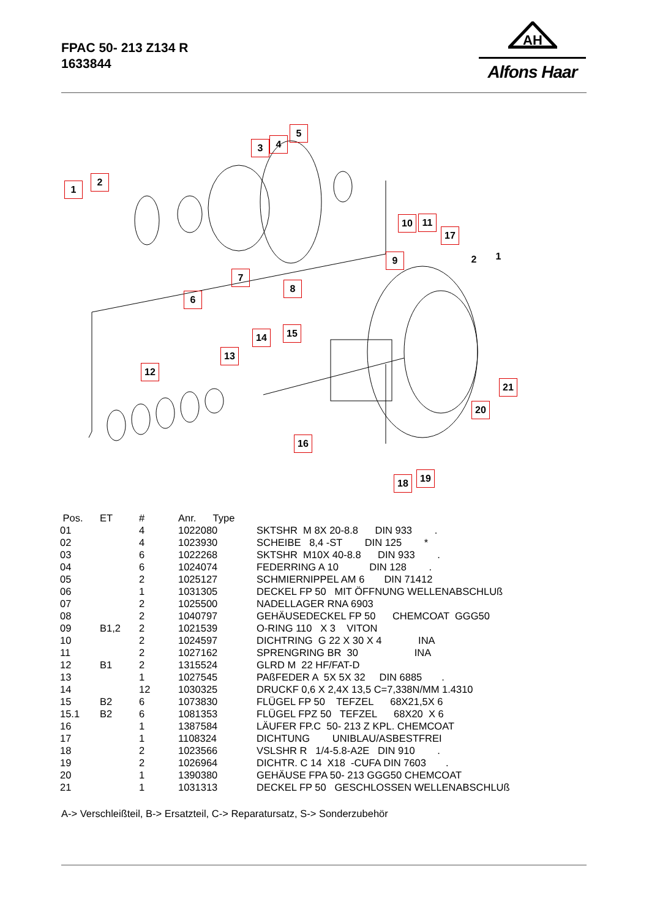FPAC 50- 213 Z134 R
1633844
AH
Alfons Haar
1
2
3 4
5
6
7
8
9
10 11
12
13
14 15
16
17
18 19
20
21
2 1
| Pos. | ET | # | Anr. Type | |
| --- | --- | --- | --- | --- |
| 01 | | 4 | 1022080 | SKTSHR M 8X 20-8.8 DIN 933 . |
| 02 | | 4 | 1023930 | SCHEIBE 8,4 -ST DIN 125 * |
| 03 | | 6 | 1022268 | SKTSHR M10X 40-8.8 DIN 933 . |
| 04 | | 6 | 1024074 | FEDERRING A 10 DIN 128 . |
| 05 | | 2 | 1025127 | SCHMIERNIPPEL AM 6 DIN 71412 |
| 06 | | 1 | 1031305 | DECKEL FP 50 MIT ÖFFNUNG WELLENABSCHLUß |
| 07 | | 2 | 1025500 | NADELLAGER RNA 6903 |
| 08 | | 2 | 1040797 | GEHÄUSEDECKEL FP 50 CHEMCOAT GGG50 |
| 09 | B1,2 | 2 | 1021539 | O-RING 110 X 3 VITON |
| 10 | | 2 | 1024597 | DICHTRING G 22 X 30 X 4 INA |
| 11 | | 2 | 1027162 | SPRENGRING BR 30 INA |
| 12 | B1 | 2 | 1315524 | GLRD M 22 HF/FAT-D |
| 13 | | 1 | 1027545 | PAßFEDER A 5X 5X 32 DIN 6885 . |
| 14 | | 12 | 1030325 | DRUCKF 0,6 X 2,4X 13,5 C=7,338N/MM 1.4310 |
| 15 | B2 | 6 | 1073830 | FLÜGEL FP 50 TEFZEL 68X21,5X 6 |
| 15.1 | B2 | 6 | 1081353 | FLÜGEL FPZ 50 TEFZEL 68X20 X 6 |
| 16 | | 1 | 1387584 | LÄUFER FP.C 50- 213 Z KPL. CHEMCOAT |
| 17 | | 1 | 1108324 | DICHTUNG UNIBLAU/ASBESTFREI |
| 18 | | 2 | 1023566 | VSLSHR R 1/4-5.8-A2E DIN 910 . |
| 19 | | 2 | 1026964 | DICHTR. C 14 X18 -CUFA DIN 7603 . |
| 20 | | 1 | 1390380 | GEHÄUSE FPA 50- 213 GGG50 CHEMCOAT |
| 21 | | 1 | 1031313 | DECKEL FP 50 GESCHLOSSEN WELLENABSCHLUß |
A-> Verschleißteil, B-> Ersatzteil, C-> Reparatursatz, S-> Sonderzubehör